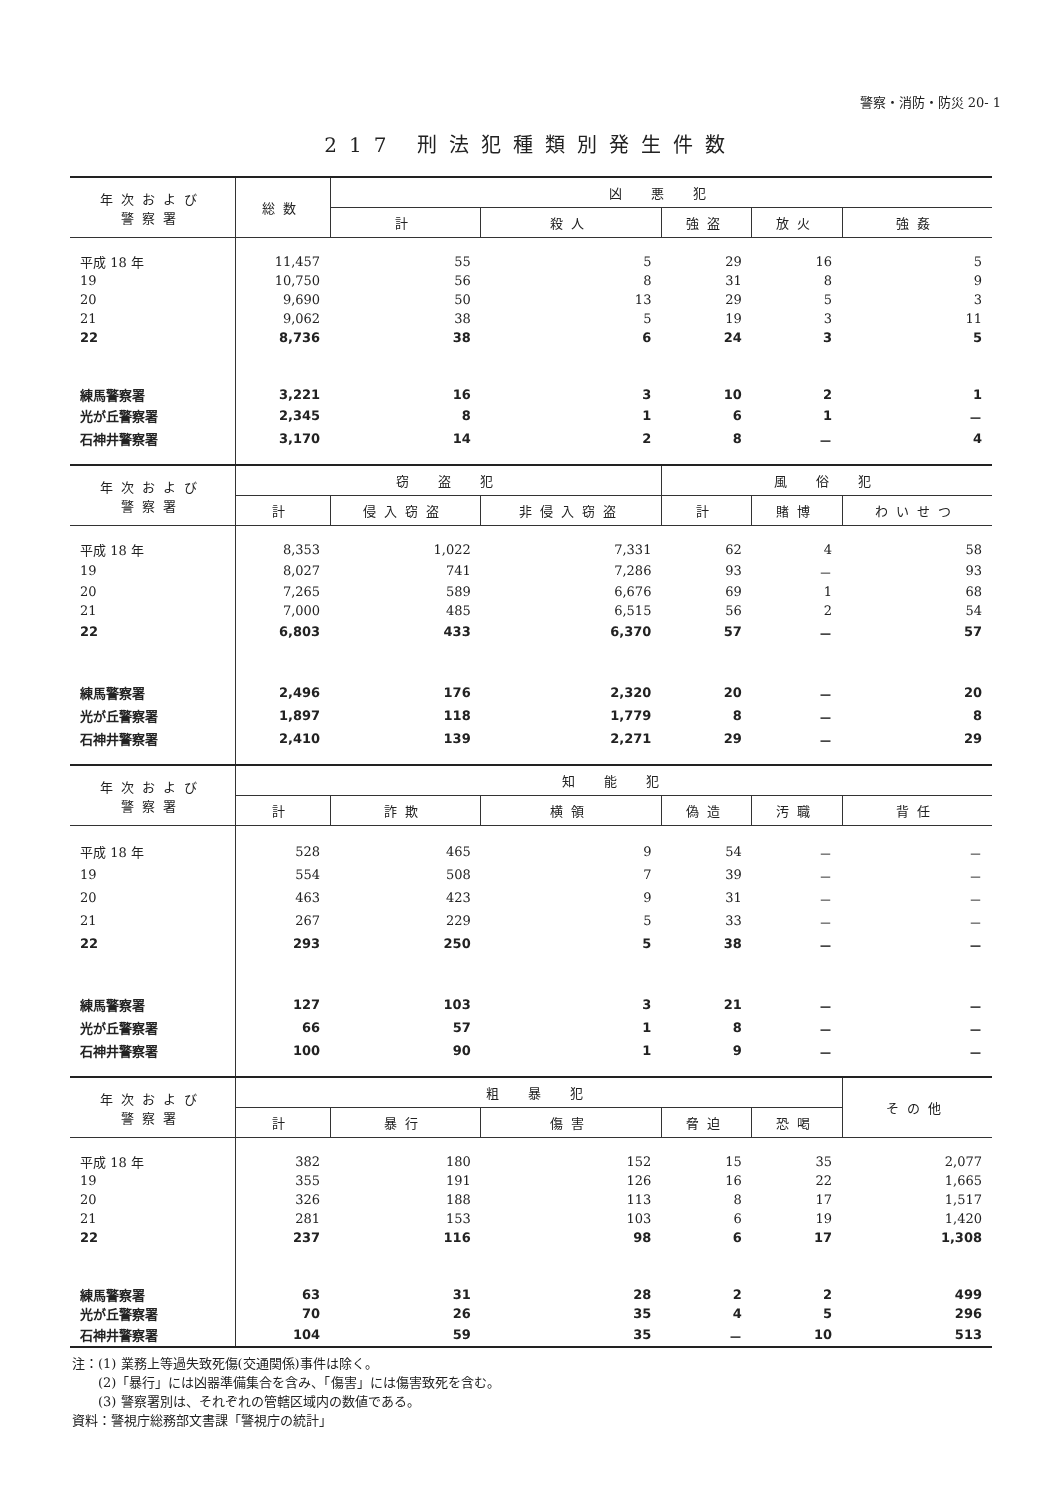警察・消防・防災 20- 1
217 刑法犯種類別発生件数
| 年次および 警察署 | 総数 | 凶 悪 犯 | | | | |
| --- | --- | --- | --- | --- | --- | --- |
| | | 計 | 殺人 | 強盗 | 放火 | 強姦 |
| 平成 18 年 | 11,457 | 55 | 5 | 29 | 16 | 5 |
| 19 | 10,750 | 56 | 8 | 31 | 8 | 9 |
| 20 | 9,690 | 50 | 13 | 29 | 5 | 3 |
| 21 | 9,062 | 38 | 5 | 19 | 3 | 11 |
| 22 | 8,736 | 38 | 6 | 24 | 3 | 5 |
| 練馬警察署 | 3,221 | 16 | 3 | 10 | 2 | 1 |
| 光が丘警察署 | 2,345 | 8 | 1 | 6 | 1 | － |
| 石神井警察署 | 3,170 | 14 | 2 | 8 | － | 4 |
| 年次および 警察署 | 窃 盗 犯 | | | 風 俗 犯 | | |
| | 計 | 侵入窃盗 | 非侵入窃盗 | 計 | 賭博 | わいせつ |
| 平成 18 年 | 8,353 | 1,022 | 7,331 | 62 | 4 | 58 |
| 19 | 8,027 | 741 | 7,286 | 93 | － | 93 |
| 20 | 7,265 | 589 | 6,676 | 69 | 1 | 68 |
| 21 | 7,000 | 485 | 6,515 | 56 | 2 | 54 |
| 22 | 6,803 | 433 | 6,370 | 57 | － | 57 |
| 練馬警察署 | 2,496 | 176 | 2,320 | 20 | － | 20 |
| 光が丘警察署 | 1,897 | 118 | 1,779 | 8 | － | 8 |
| 石神井警察署 | 2,410 | 139 | 2,271 | 29 | － | 29 |
| 年次および 警察署 | 知 能 犯 | | | | | |
| | 計 | 詐欺 | 横領 | 偽造 | 汚職 | 背任 |
| 平成 18 年 | 528 | 465 | 9 | 54 | － | － |
| 19 | 554 | 508 | 7 | 39 | － | － |
| 20 | 463 | 423 | 9 | 31 | － | － |
| 21 | 267 | 229 | 5 | 33 | － | － |
| 22 | 293 | 250 | 5 | 38 | － | － |
| 練馬警察署 | 127 | 103 | 3 | 21 | － | － |
| 光が丘警察署 | 66 | 57 | 1 | 8 | － | － |
| 石神井警察署 | 100 | 90 | 1 | 9 | － | － |
| 年次および 警察署 | 粗 暴 犯 | | | | | その他 |
| | 計 | 暴行 | 傷害 | 脅迫 | 恐喝 | |
| 平成 18 年 | 382 | 180 | 152 | 15 | 35 | 2,077 |
| 19 | 355 | 191 | 126 | 16 | 22 | 1,665 |
| 20 | 326 | 188 | 113 | 8 | 17 | 1,517 |
| 21 | 281 | 153 | 103 | 6 | 19 | 1,420 |
| 22 | 237 | 116 | 98 | 6 | 17 | 1,308 |
| 練馬警察署 | 63 | 31 | 28 | 2 | 2 | 499 |
| 光が丘警察署 | 70 | 26 | 35 | 4 | 5 | 296 |
| 石神井警察署 | 104 | 59 | 35 | － | 10 | 513 |
注：(1) 業務上等過失致死傷(交通関係)事件は除く。
　　(2)「暴行」には凶器準備集合を含み、「傷害」には傷害致死を含む。
　　(3) 警察署別は、それぞれの管轄区域内の数値である。
資料：警視庁総務部文書課「警視庁の統計」